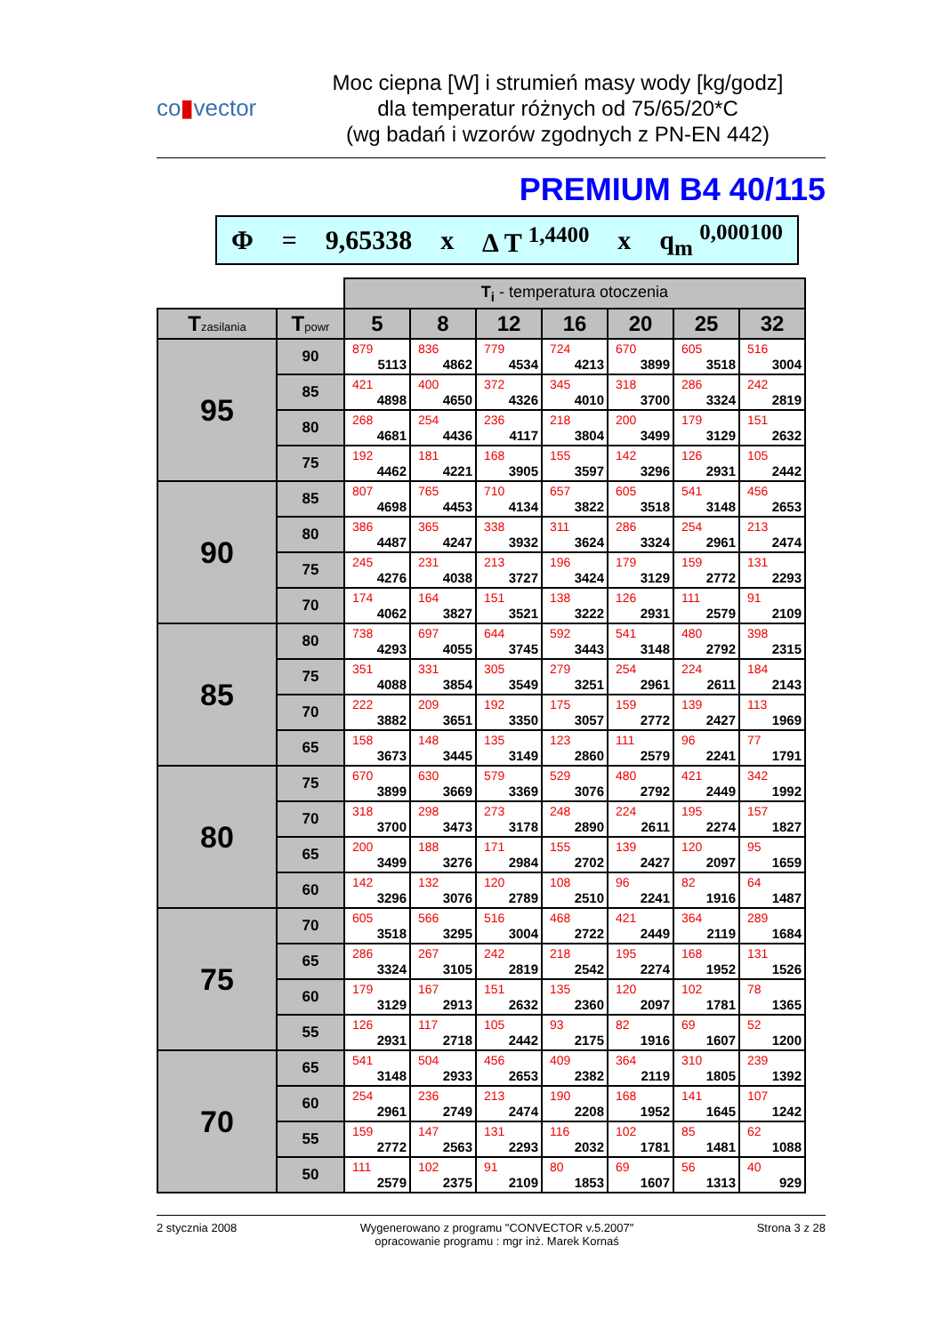co▮vector
Moc ciepna [W] i strumień masy wody [kg/godz]
dla temperatur różnych od 75/65/20*C
(wg badań i wzorów zgodnych z PN-EN 442)
PREMIUM B4 40/115
Φ = 9,65338 x Δ T <sup>1,4400</sup> x q<sub>m</sub> <sup>0,000100</sup>
| | | T<sub>i</sub> - temperatura otoczenia | | | | | | |
| T zasilania | T powr | 5 | 8 | 12 | 16 | 20 | 25 | 32 |
| 95 | 90 | 879 5113 | 836 4862 | 779 4534 | 724 4213 | 670 3899 | 605 3518 | 516 3004 |
| | 85 | 421 4898 | 400 4650 | 372 4326 | 345 4010 | 318 3700 | 286 3324 | 242 2819 |
| | 80 | 268 4681 | 254 4436 | 236 4117 | 218 3804 | 200 3499 | 179 3129 | 151 2632 |
| | 75 | 192 4462 | 181 4221 | 168 3905 | 155 3597 | 142 3296 | 126 2931 | 105 2442 |
| 90 | 85 | 807 4698 | 765 4453 | 710 4134 | 657 3822 | 605 3518 | 541 3148 | 456 2653 |
| | 80 | 386 4487 | 365 4247 | 338 3932 | 311 3624 | 286 3324 | 254 2961 | 213 2474 |
| | 75 | 245 4276 | 231 4038 | 213 3727 | 196 3424 | 179 3129 | 159 2772 | 131 2293 |
| | 70 | 174 4062 | 164 3827 | 151 3521 | 138 3222 | 126 2931 | 111 2579 | 91 2109 |
| 85 | 80 | 738 4293 | 697 4055 | 644 3745 | 592 3443 | 541 3148 | 480 2792 | 398 2315 |
| | 75 | 351 4088 | 331 3854 | 305 3549 | 279 3251 | 254 2961 | 224 2611 | 184 2143 |
| | 70 | 222 3882 | 209 3651 | 192 3350 | 175 3057 | 159 2772 | 139 2427 | 113 1969 |
| | 65 | 158 3673 | 148 3445 | 135 3149 | 123 2860 | 111 2579 | 96 2241 | 77 1791 |
| 80 | 75 | 670 3899 | 630 3669 | 579 3369 | 529 3076 | 480 2792 | 421 2449 | 342 1992 |
| | 70 | 318 3700 | 298 3473 | 273 3178 | 248 2890 | 224 2611 | 195 2274 | 157 1827 |
| | 65 | 200 3499 | 188 3276 | 171 2984 | 155 2702 | 139 2427 | 120 2097 | 95 1659 |
| | 60 | 142 3296 | 132 3076 | 120 2789 | 108 2510 | 96 2241 | 82 1916 | 64 1487 |
| 75 | 70 | 605 3518 | 566 3295 | 516 3004 | 468 2722 | 421 2449 | 364 2119 | 289 1684 |
| | 65 | 286 3324 | 267 3105 | 242 2819 | 218 2542 | 195 2274 | 168 1952 | 131 1526 |
| | 60 | 179 3129 | 167 2913 | 151 2632 | 135 2360 | 120 2097 | 102 1781 | 78 1365 |
| | 55 | 126 2931 | 117 2718 | 105 2442 | 93 2175 | 82 1916 | 69 1607 | 52 1200 |
| 70 | 65 | 541 3148 | 504 2933 | 456 2653 | 409 2382 | 364 2119 | 310 1805 | 239 1392 |
| | 60 | 254 2961 | 236 2749 | 213 2474 | 190 2208 | 168 1952 | 141 1645 | 107 1242 |
| | 55 | 159 2772 | 147 2563 | 131 2293 | 116 2032 | 102 1781 | 85 1481 | 62 1088 |
| | 50 | 111 2579 | 102 2375 | 91 2109 | 80 1853 | 69 1607 | 56 1313 | 40 929 |
2 stycznia 2008 Wygenerowano z programu "CONVECTOR v.5.2007"
opracowanie programu : mgr inż. Marek Kornaś Strona 3 z 28